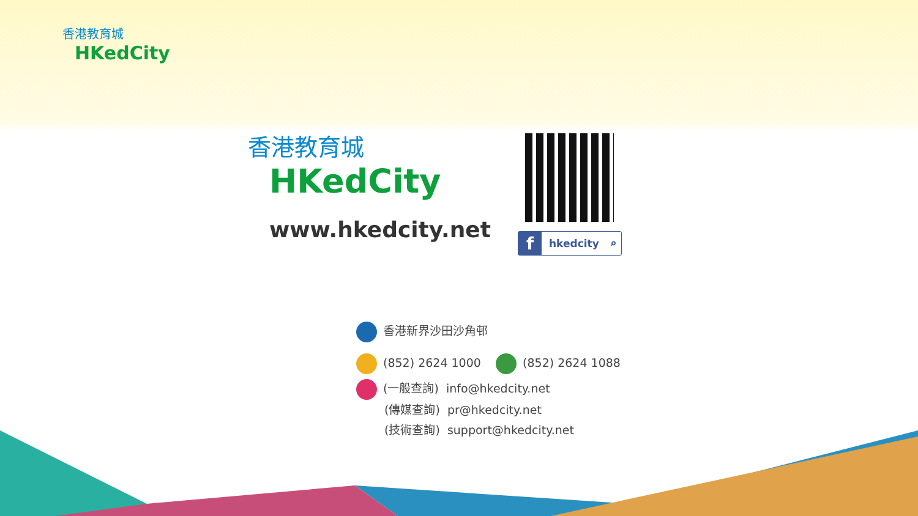香港教育城
HKedCity
香港教育城
HKedCity
www.hkedcity.net fhkedcity ⌕
香港新界沙田沙角邨
(852) 2624 1000 (852) 2624 1088
(一般查詢) info@hkedcity.net
(傳媒查詢) pr@hkedcity.net
(技術查詢) support@hkedcity.net